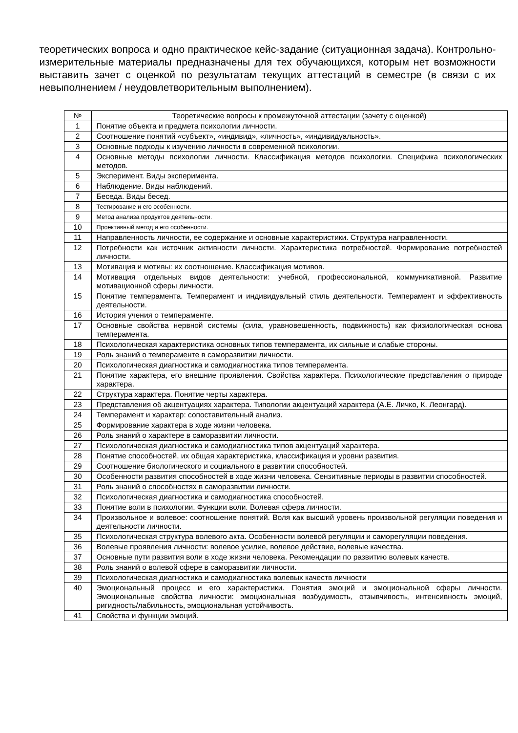теоретических вопроса и одно практическое кейс-задание (ситуационная задача). Контрольно-измерительные материалы предназначены для тех обучающихся, которым нет возможности выставить зачет с оценкой по результатам текущих аттестаций в семестре (в связи с их невыполнением / неудовлетворительным выполнением).
| № | Теоретические вопросы к промежуточной аттестации (зачету с оценкой) |
| --- | --- |
| 1 | Понятие объекта и предмета психологии личности. |
| 2 | Соотношение понятий «субъект», «индивид», «личность», «индивидуальность». |
| 3 | Основные подходы к изучению личности в современной психологии. |
| 4 | Основные методы психологии личности. Классификация методов психологии. Специфика психологических методов. |
| 5 | Эксперимент. Виды эксперимента. |
| 6 | Наблюдение. Виды наблюдений. |
| 7 | Беседа. Виды бесед. |
| 8 | Тестирование и его особенности. |
| 9 | Метод анализа продуктов деятельности. |
| 10 | Проективный метод и его особенности. |
| 11 | Направленность личности, ее содержание и основные характеристики. Структура направленности. |
| 12 | Потребности как источник активности личности. Характеристика потребностей. Формирование потребностей личности. |
| 13 | Мотивация и мотивы: их соотношение. Классификация мотивов. |
| 14 | Мотивация отдельных видов деятельности: учебной, профессиональной, коммуникативной. Развитие мотивационной сферы личности. |
| 15 | Понятие темперамента. Темперамент и индивидуальный стиль деятельности. Темперамент и эффективность деятельности. |
| 16 | История учения о темпераменте. |
| 17 | Основные свойства нервной системы (сила, уравновешенность, подвижность) как физиологическая основа темперамента. |
| 18 | Психологическая характеристика основных типов темперамента, их сильные и слабые стороны. |
| 19 | Роль знаний о темпераменте в саморазвитии личности. |
| 20 | Психологическая диагностика и самодиагностика типов темперамента. |
| 21 | Понятие характера, его внешние проявления. Свойства характера. Психологические представления о природе характера. |
| 22 | Структура характера. Понятие черты характера. |
| 23 | Представления об акцентуациях характера. Типологии акцентуаций характера (А.Е. Личко, К. Леонгард). |
| 24 | Темперамент и характер: сопоставительный анализ. |
| 25 | Формирование характера в ходе жизни человека. |
| 26 | Роль знаний о характере в саморазвитии личности. |
| 27 | Психологическая диагностика и самодиагностика типов акцентуаций характера. |
| 28 | Понятие способностей, их общая характеристика, классификация и уровни развития. |
| 29 | Соотношение биологического и социального в развитии способностей. |
| 30 | Особенности развития способностей в ходе жизни человека. Сензитивные периоды в развитии способностей. |
| 31 | Роль знаний о способностях в саморазвитии личности. |
| 32 | Психологическая диагностика и самодиагностика способностей. |
| 33 | Понятие воли в психологии. Функции воли. Волевая сфера личности. |
| 34 | Произвольное и волевое: соотношение понятий. Воля как высший уровень произвольной регуляции поведения и деятельности личности. |
| 35 | Психологическая структура волевого акта. Особенности волевой регуляции и саморегуляции поведения. |
| 36 | Волевые проявления личности: волевое усилие, волевое действие, волевые качества. |
| 37 | Основные пути развития воли в ходе жизни человека. Рекомендации по развитию волевых качеств. |
| 38 | Роль знаний о волевой сфере в саморазвитии личности. |
| 39 | Психологическая диагностика и самодиагностика волевых качеств личности |
| 40 | Эмоциональный процесс и его характеристики. Понятия эмоций и эмоциональной сферы личности. Эмоциональные свойства личности: эмоциональная возбудимость, отзывчивость, интенсивность эмоций, ригидность/лабильность, эмоциональная устойчивость. |
| 41 | Свойства и функции эмоций. |